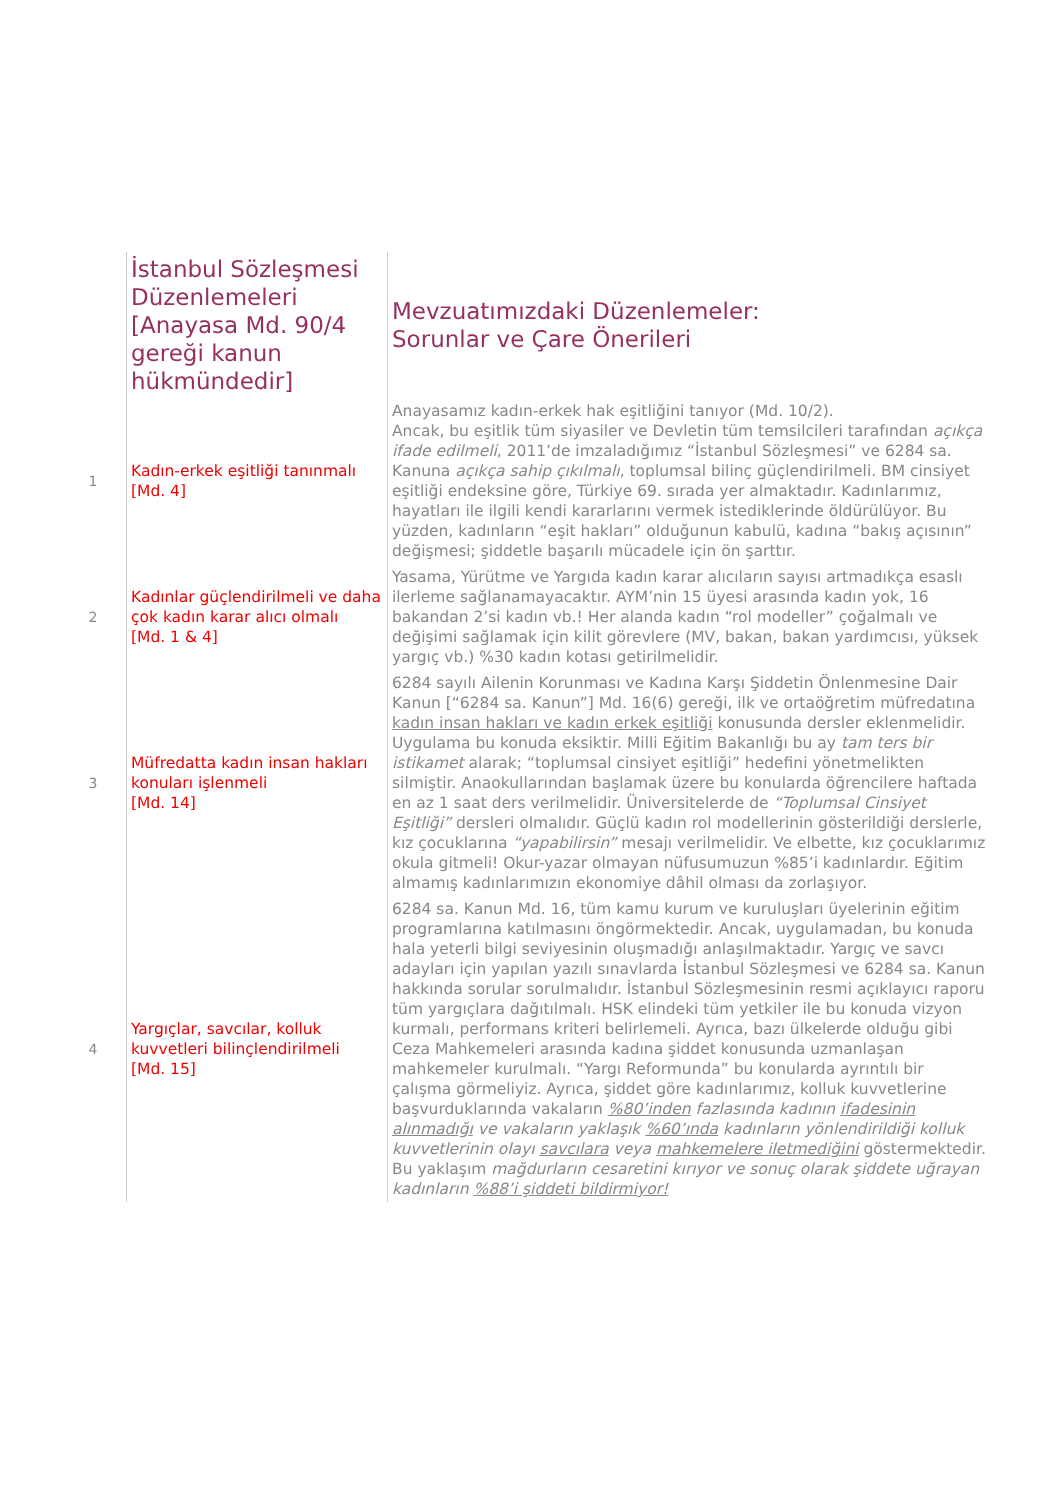| | İstanbul Sözleşmesi Düzenlemeleri [Anayasa Md. 90/4 gereği kanun hükmündedir] | Mevzuatımızdaki Düzenlemeler: Sorunlar ve Çare Önerileri |
| 1 | Kadın-erkek eşitliği tanınmalı [Md. 4] | Anayasamız kadın-erkek hak eşitliğini tanıyor (Md. 10/2). Ancak, bu eşitlik tüm siyasiler ve Devletin tüm temsilcileri tarafından açıkça ifade edilmeli , 2011’de imzaladığımız “İstanbul Sözleşmesi” ve 6284 sa. Kanuna açıkça sahip çıkılmalı , toplumsal bilinç güçlendirilmeli. BM cinsiyet eşitliği endeksine göre, Türkiye 69. sırada yer almaktadır. Kadınlarımız, hayatları ile ilgili kendi kararlarını vermek istediklerinde öldürülüyor. Bu yüzden, kadınların “eşit hakları” olduğunun kabulü, kadına “bakış açısının” değişmesi; şiddetle başarılı mücadele için ön şarttır. |
| 2 | Kadınlar güçlendirilmeli ve daha çok kadın karar alıcı olmalı [Md. 1 & 4] | Yasama, Yürütme ve Yargıda kadın karar alıcıların sayısı artmadıkça esaslı ilerleme sağlanamayacaktır. AYM’nin 15 üyesi arasında kadın yok, 16 bakandan 2’si kadın vb.! Her alanda kadın “rol modeller” çoğalmalı ve değişimi sağlamak için kilit görevlere (MV, bakan, bakan yardımcısı, yüksek yargıç vb.) %30 kadın kotası getirilmelidir. |
| 3 | Müfredatta kadın insan hakları konuları işlenmeli [Md. 14] | 6284 sayılı Ailenin Korunması ve Kadına Karşı Şiddetin Önlenmesine Dair Kanun [“6284 sa. Kanun”] Md. 16(6) gereği, ilk ve ortaöğretim müfredatına kadın insan hakları ve kadın erkek eşitliği konusunda dersler eklenmelidir. Uygulama bu konuda eksiktir. Milli Eğitim Bakanlığı bu ay tam ters bir istikamet alarak; “toplumsal cinsiyet eşitliği” hedefini yönetmelikten silmiştir. Anaokullarından başlamak üzere bu konularda öğrencilere haftada en az 1 saat ders verilmelidir. Üniversitelerde de “Toplumsal Cinsiyet Eşitliği” dersleri olmalıdır. Güçlü kadın rol modellerinin gösterildiği derslerle, kız çocuklarına “yapabilirsin” mesajı verilmelidir. Ve elbette, kız çocuklarımız okula gitmeli! Okur-yazar olmayan nüfusumuzun %85’i kadınlardır. Eğitim almamış kadınlarımızın ekonomiye dâhil olması da zorlaşıyor. |
| 4 | Yargıçlar, savcılar, kolluk kuvvetleri bilinçlendirilmeli [Md. 15] | 6284 sa. Kanun Md. 16, tüm kamu kurum ve kuruluşları üyelerinin eğitim programlarına katılmasını öngörmektedir. Ancak, uygulamadan, bu konuda hala yeterli bilgi seviyesinin oluşmadığı anlaşılmaktadır. Yargıç ve savcı adayları için yapılan yazılı sınavlarda İstanbul Sözleşmesi ve 6284 sa. Kanun hakkında sorular sorulmalıdır. İstanbul Sözleşmesinin resmi açıklayıcı raporu tüm yargıçlara dağıtılmalı. HSK elindeki tüm yetkiler ile bu konuda vizyon kurmalı, performans kriteri belirlemeli. Ayrıca, bazı ülkelerde olduğu gibi Ceza Mahkemeleri arasında kadına şiddet konusunda uzmanlaşan mahkemeler kurulmalı. “Yargı Reformunda” bu konularda ayrıntılı bir çalışma görmeliyiz. Ayrıca, şiddet göre kadınlarımız, kolluk kuvvetlerine başvurduklarında vakaların %80’inden fazlasında kadının ifadesinin alınmadığı ve vakaların yaklaşık %60’ında kadınların yönlendirildiği kolluk kuvvetlerinin olayı savcılara veya mahkemelere iletmediğini göstermektedir. Bu yaklaşım mağdurların cesaretini kırıyor ve sonuç olarak şiddete uğrayan kadınların %88’i şiddeti bildirmiyor! |